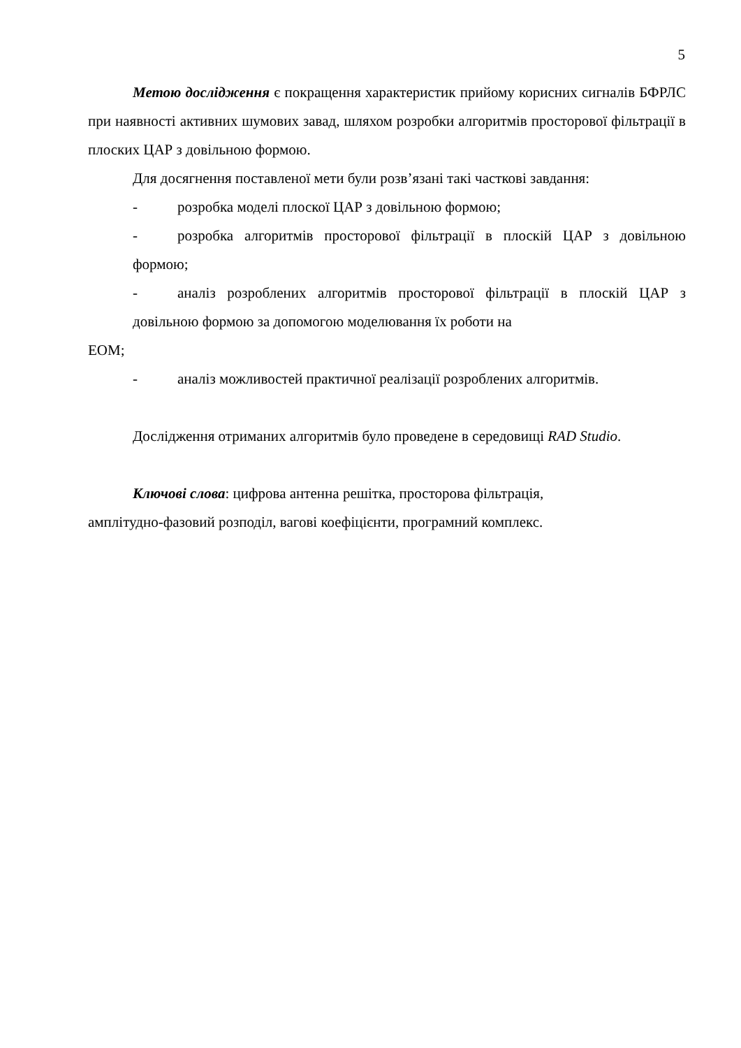5
Метою дослідження є покращення характеристик прийому корисних сигналів БФРЛС при наявності активних шумових завад, шляхом розробки алгоритмів просторової фільтрації в плоских ЦАР з довільною формою.
Для досягнення поставленої мети були розв’язані такі часткові завдання:
- розробка моделі плоскої ЦАР з довільною формою;
- розробка алгоритмів просторової фільтрації в плоскій ЦАР з довільною формою;
- аналіз розроблених алгоритмів просторової фільтрації в плоскій ЦАР з довільною формою за допомогою моделювання їх роботи на
ЕОМ;
- аналіз можливостей практичної реалізації розроблених алгоритмів.
Дослідження отриманих алгоритмів було проведене в середовищі RAD Studio.
Ключові слова: цифрова антенна решітка, просторова фільтрація,
амплітудно-фазовий розподіл, вагові коефіцієнти, програмний комплекс.